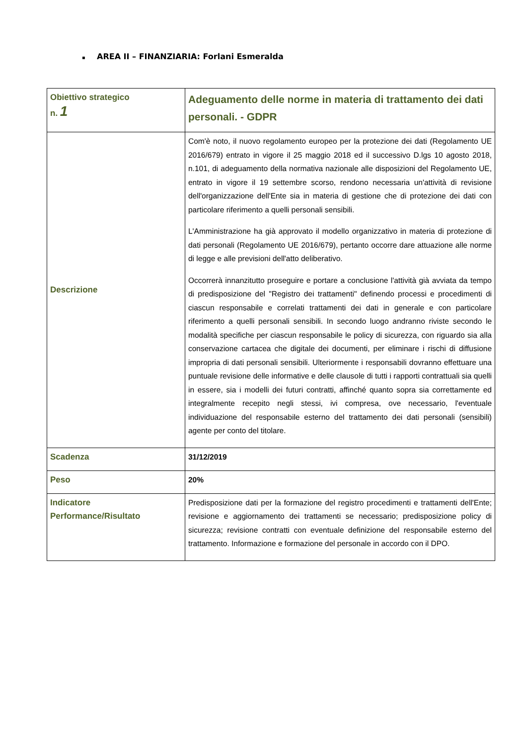▪ AREA II – FINANZIARIA: Forlani Esmeralda
| Obiettivo strategico n. 1 | Adeguamento delle norme in materia di trattamento dei dati personali. - GDPR |
| Descrizione | Com'è noto, il nuovo regolamento europeo per la protezione dei dati (Regolamento UE 2016/679) entrato in vigore il 25 maggio 2018 ed il successivo D.lgs 10 agosto 2018, n.101, di adeguamento della normativa nazionale alle disposizioni del Regolamento UE, entrato in vigore il 19 settembre scorso, rendono necessaria un'attività di revisione dell'organizzazione dell'Ente sia in materia di gestione che di protezione dei dati con particolare riferimento a quelli personali sensibili. L'Amministrazione ha già approvato il modello organizzativo in materia di protezione di dati personali (Regolamento UE 2016/679), pertanto occorre dare attuazione alle norme di legge e alle previsioni dell'atto deliberativo. Occorrerà innanzitutto proseguire e portare a conclusione l'attività già avviata da tempo di predisposizione del "Registro dei trattamenti" definendo processi e procedimenti di ciascun responsabile e correlati trattamenti dei dati in generale e con particolare riferimento a quelli personali sensibili. In secondo luogo andranno riviste secondo le modalità specifiche per ciascun responsabile le policy di sicurezza, con riguardo sia alla conservazione cartacea che digitale dei documenti, per eliminare i rischi di diffusione impropria di dati personali sensibili. Ulteriormente i responsabili dovranno effettuare una puntuale revisione delle informative e delle clausole di tutti i rapporti contrattuali sia quelli in essere, sia i modelli dei futuri contratti, affinché quanto sopra sia correttamente ed integralmente recepito negli stessi, ivi compresa, ove necessario, l'eventuale individuazione del responsabile esterno del trattamento dei dati personali (sensibili) agente per conto del titolare. |
| Scadenza | 31/12/2019 |
| Peso | 20% |
| Indicatore Performance/Risultato | Predisposizione dati per la formazione del registro procedimenti e trattamenti dell'Ente; revisione e aggiornamento dei trattamenti se necessario; predisposizione policy di sicurezza; revisione contratti con eventuale definizione del responsabile esterno del trattamento. Informazione e formazione del personale in accordo con il DPO. |